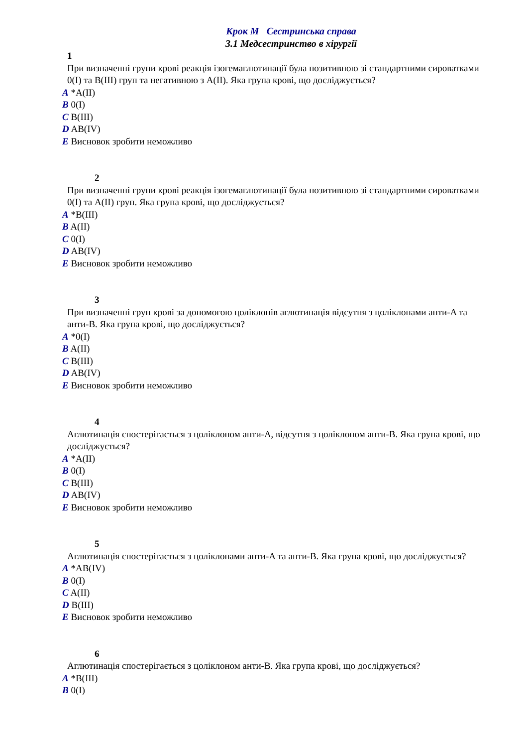Крок М Сестринська справа
3.1 Медсестринство в хірургії
1
При визначенні групи крові реакція ізогемаглютинації була позитивною зі стандартними сироватками 0(I) та B(III) груп та негативною з A(II). Яка група крові, що досліджується?
A *A(II)
B 0(I)
C B(III)
D AB(IV)
E Висновок зробити неможливо
2
При визначенні групи крові реакція ізогемаглютинації була позитивною зі стандартними сироватками 0(I) та A(II) груп. Яка група крові, що досліджується?
A *B(III)
B A(II)
C 0(I)
D AB(IV)
E Висновок зробити неможливо
3
При визначенні груп крові за допомогою цоліклонів аглютинація відсутня з цоліклонами анти-A та анти-B. Яка група крові, що досліджується?
A *0(I)
B A(II)
C B(III)
D AB(IV)
E Висновок зробити неможливо
4
Аглютинація спостерігається з цоліклоном анти-A, відсутня з цоліклоном анти-B. Яка група крові, що досліджується?
A *A(II)
B 0(I)
C B(III)
D AB(IV)
E Висновок зробити неможливо
5
Аглютинація спостерігається з цоліклонами анти-A та анти-B. Яка група крові, що досліджується?
A *AB(IV)
B 0(I)
C A(II)
D B(III)
E Висновок зробити неможливо
6
Аглютинація спостерігається з цоліклоном анти-B. Яка група крові, що досліджується?
A *B(III)
B 0(I)